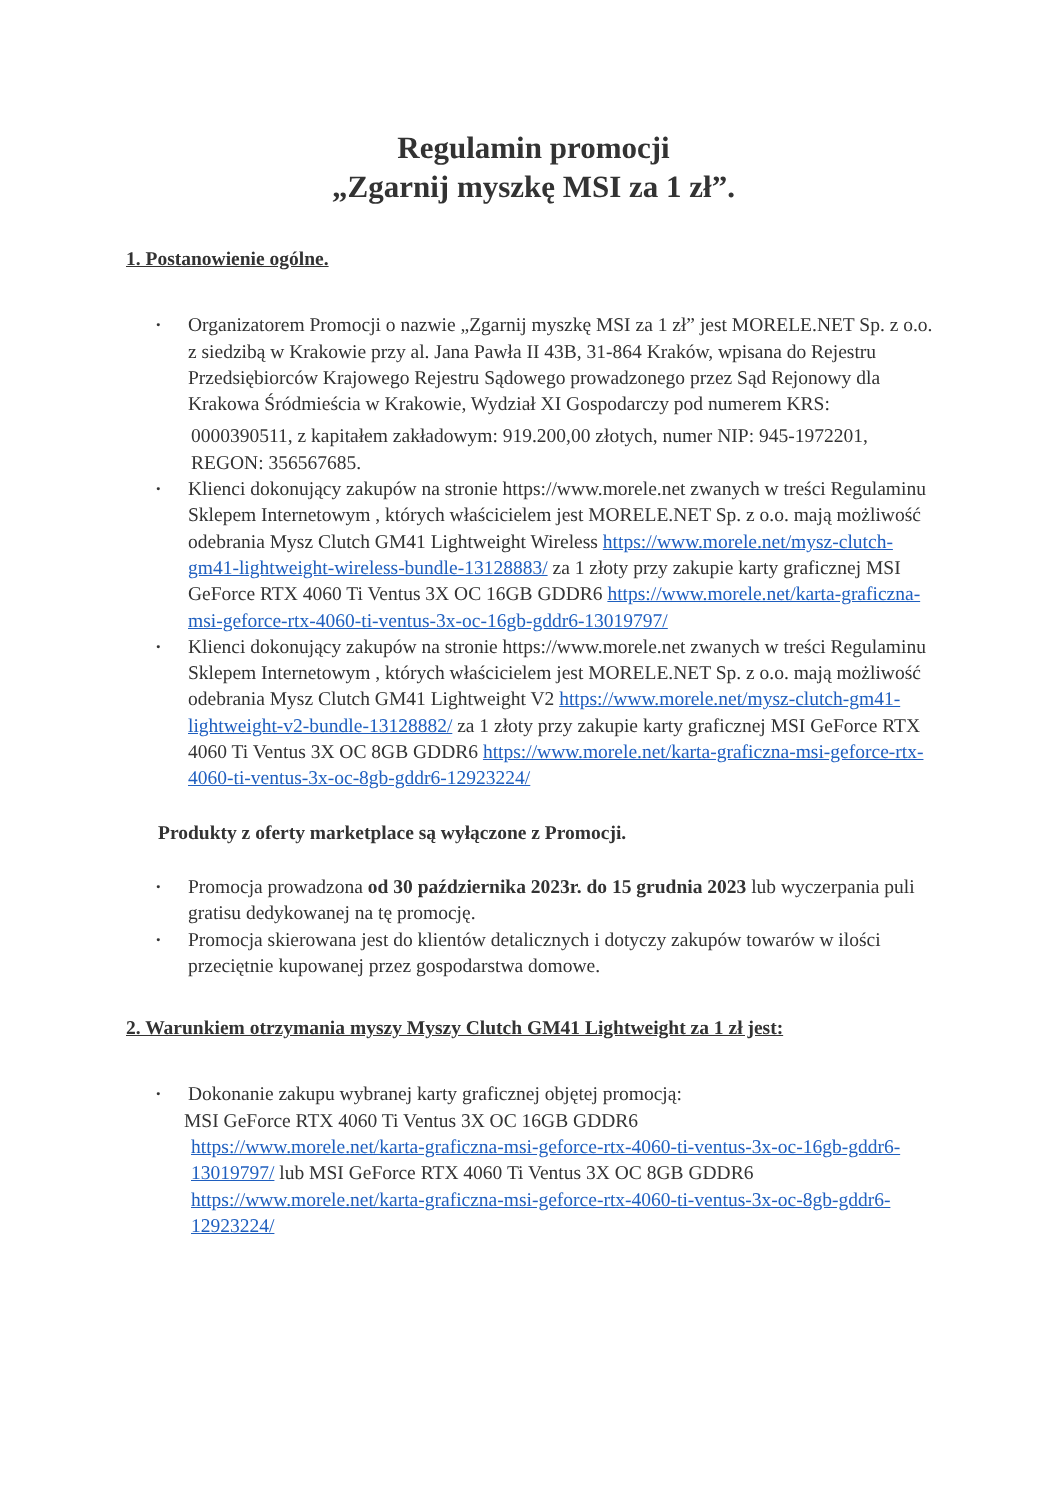Regulamin promocji
„Zgarnij myszkę MSI za 1 zł”.
1. Postanowienie ogólne.
• Organizatorem Promocji o nazwie „Zgarnij myszkę MSI za 1 zł” jest MORELE.NET Sp. z o.o. z siedzibą w Krakowie przy al. Jana Pawła II 43B, 31-864 Kraków, wpisana do Rejestru Przedsiębiorców Krajowego Rejestru Sądowego prowadzonego przez Sąd Rejonowy dla Krakowa Śródmieścia w Krakowie, Wydział XI Gospodarczy pod numerem KRS:
0000390511, z kapitałem zakładowym: 919.200,00 złotych, numer NIP: 945-1972201, REGON: 356567685.
• Klienci dokonujący zakupów na stronie https://www.morele.net zwanych w treści Regulaminu Sklepem Internetowym , których właścicielem jest MORELE.NET Sp. z o.o. mają możliwość odebrania Mysz Clutch GM41 Lightweight Wireless https://www.morele.net/mysz-clutch-gm41-lightweight-wireless-bundle-13128883/ za 1 złoty przy zakupie karty graficznej MSI GeForce RTX 4060 Ti Ventus 3X OC 16GB GDDR6 https://www.morele.net/karta-graficzna-msi-geforce-rtx-4060-ti-ventus-3x-oc-16gb-gddr6-13019797/
• Klienci dokonujący zakupów na stronie https://www.morele.net zwanych w treści Regulaminu Sklepem Internetowym , których właścicielem jest MORELE.NET Sp. z o.o. mają możliwość odebrania Mysz Clutch GM41 Lightweight V2 https://www.morele.net/mysz-clutch-gm41-lightweight-v2-bundle-13128882/ za 1 złoty przy zakupie karty graficznej MSI GeForce RTX 4060 Ti Ventus 3X OC 8GB GDDR6 https://www.morele.net/karta-graficzna-msi-geforce-rtx-4060-ti-ventus-3x-oc-8gb-gddr6-12923224/
Produkty z oferty marketplace są wyłączone z Promocji.
• Promocja prowadzona od 30 października 2023r. do 15 grudnia 2023 lub wyczerpania puli gratisu dedykowanej na tę promocję.
• Promocja skierowana jest do klientów detalicznych i dotyczy zakupów towarów w ilości przeciętnie kupowanej przez gospodarstwa domowe.
2. Warunkiem otrzymania myszy Myszy Clutch GM41 Lightweight za 1 zł jest:
• Dokonanie zakupu wybranej karty graficznej objętej promocją:
MSI GeForce RTX 4060 Ti Ventus 3X OC 16GB GDDR6
https://www.morele.net/karta-graficzna-msi-geforce-rtx-4060-ti-ventus-3x-oc-16gb-gddr6-13019797/ lub MSI GeForce RTX 4060 Ti Ventus 3X OC 8GB GDDR6 https://www.morele.net/karta-graficzna-msi-geforce-rtx-4060-ti-ventus-3x-oc-8gb-gddr6-12923224/